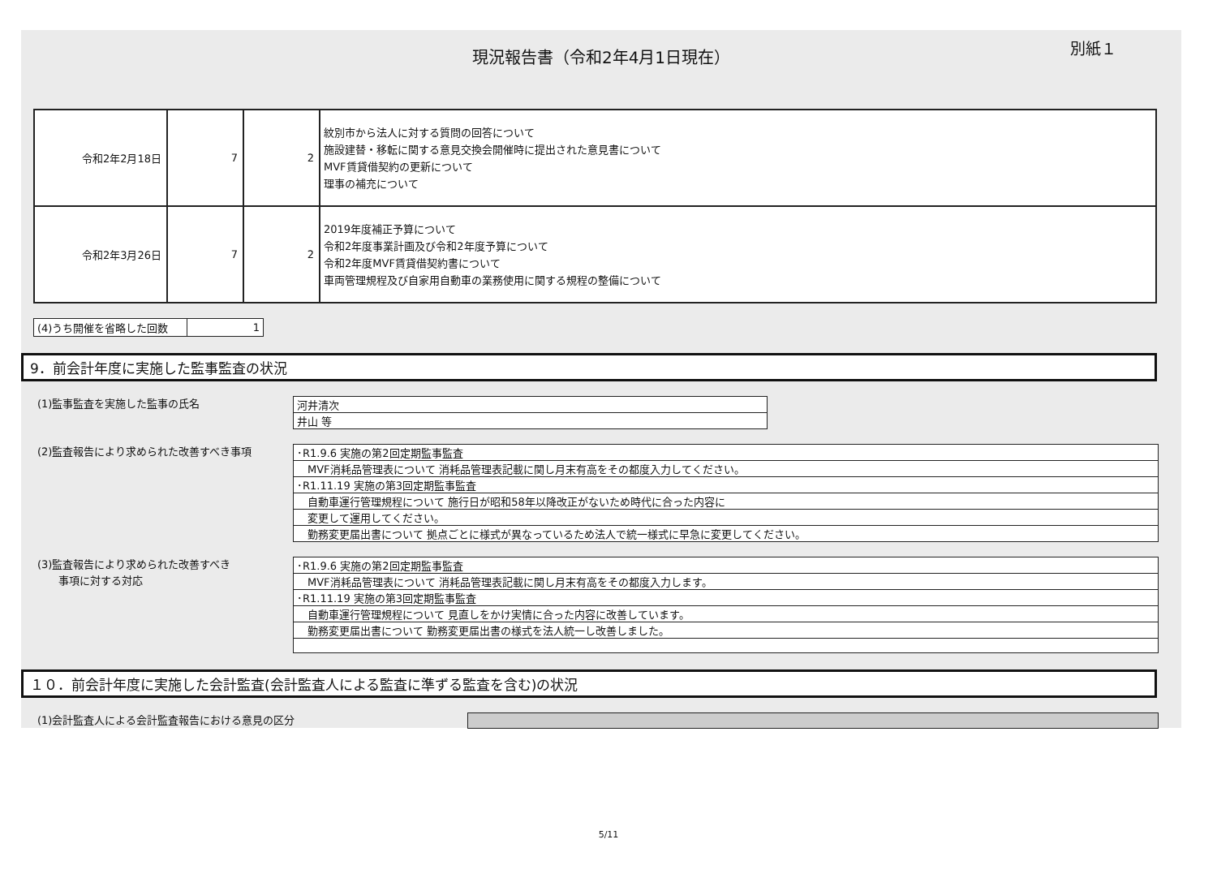別紙１
現況報告書（令和2年4月1日現在）
| 令和2年2月18日 | 7 | 2 | 紋別市から法人に対する質問の回答について 施設建替・移転に関する意見交換会開催時に提出された意見書について MVF賃貸借契約の更新について 理事の補充について |
| 令和2年3月26日 | 7 | 2 | 2019年度補正予算について 令和2年度事業計画及び令和2年度予算について 令和2年度MVF賃貸借契約書について 車両管理規程及び自家用自動車の業務使用に関する規程の整備について |
| (4)うち開催を省略した回数 | 1 |
9．前会計年度に実施した監事監査の状況
(1)監事監査を実施した監事の氏名
| 河井清次 |
| 井山 等 |
(2)監査報告により求められた改善すべき事項
| ･R1.9.6 実施の第2回定期監事監査 |
| MVF消耗品管理表について 消耗品管理表記載に関し月末有高をその都度入力してください。 |
| ･R1.11.19 実施の第3回定期監事監査 |
| 自動車運行管理規程について 施行日が昭和58年以降改正がないため時代に合った内容に |
| 変更して運用してください。 |
| 勤務変更届出書について 拠点ごとに様式が異なっているため法人で統一様式に早急に変更してください。 |
(3)監査報告により求められた改善すべき
　　事項に対する対応
| ･R1.9.6 実施の第2回定期監事監査 |
| MVF消耗品管理表について 消耗品管理表記載に関し月末有高をその都度入力します。 |
| ･R1.11.19 実施の第3回定期監事監査 |
| 自動車運行管理規程について 見直しをかけ実情に合った内容に改善しています。 |
| 勤務変更届出書について 勤務変更届出書の様式を法人統一し改善しました。 |
１０．前会計年度に実施した会計監査(会計監査人による監査に準ずる監査を含む)の状況
(1)会計監査人による会計監査報告における意見の区分
5/11